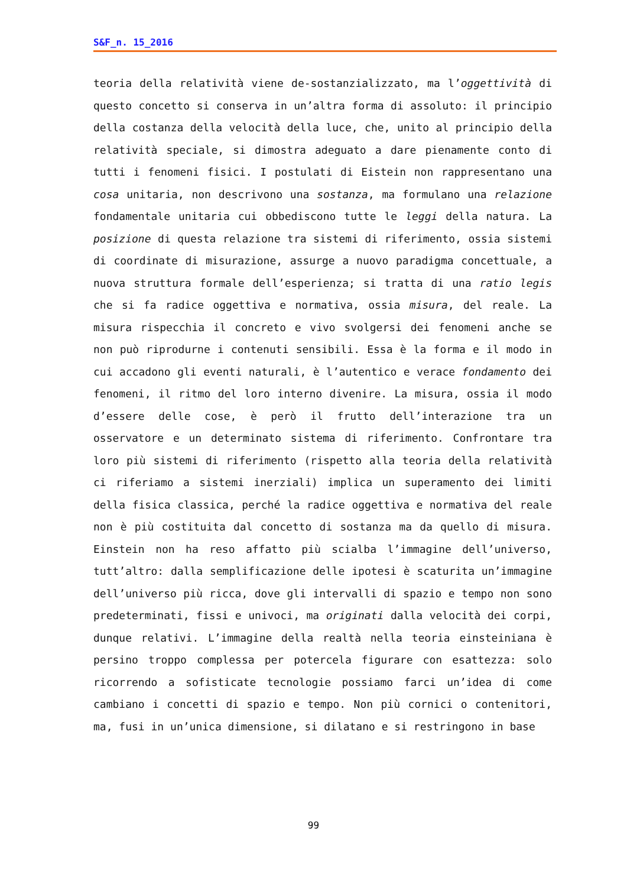S&F_n. 15_2016
teoria della relatività viene de-sostanzializzato, ma l’oggettività di questo concetto si conserva in un’altra forma di assoluto: il principio della costanza della velocità della luce, che, unito al principio della relatività speciale, si dimostra adeguato a dare pienamente conto di tutti i fenomeni fisici. I postulati di Eistein non rappresentano una cosa unitaria, non descrivono una sostanza, ma formulano una relazione fondamentale unitaria cui obbediscono tutte le leggi della natura. La posizione di questa relazione tra sistemi di riferimento, ossia sistemi di coordinate di misurazione, assurge a nuovo paradigma concettuale, a nuova struttura formale dell’esperienza; si tratta di una ratio legis che si fa radice oggettiva e normativa, ossia misura, del reale. La misura rispecchia il concreto e vivo svolgersi dei fenomeni anche se non può riprodurne i contenuti sensibili. Essa è la forma e il modo in cui accadono gli eventi naturali, è l’autentico e verace fondamento dei fenomeni, il ritmo del loro interno divenire. La misura, ossia il modo d’essere delle cose, è però il frutto dell’interazione tra un osservatore e un determinato sistema di riferimento. Confrontare tra loro più sistemi di riferimento (rispetto alla teoria della relatività ci riferiamo a sistemi inerziali) implica un superamento dei limiti della fisica classica, perché la radice oggettiva e normativa del reale non è più costituita dal concetto di sostanza ma da quello di misura. Einstein non ha reso affatto più scialba l’immagine dell’universo, tutt’altro: dalla semplificazione delle ipotesi è scaturita un’immagine dell’universo più ricca, dove gli intervalli di spazio e tempo non sono predeterminati, fissi e univoci, ma originati dalla velocità dei corpi, dunque relativi. L’immagine della realtà nella teoria einsteiniana è persino troppo complessa per potercela figurare con esattezza: solo ricorrendo a sofisticate tecnologie possiamo farci un’idea di come cambiano i concetti di spazio e tempo. Non più cornici o contenitori, ma, fusi in un’unica dimensione, si dilatano e si restringono in base
99